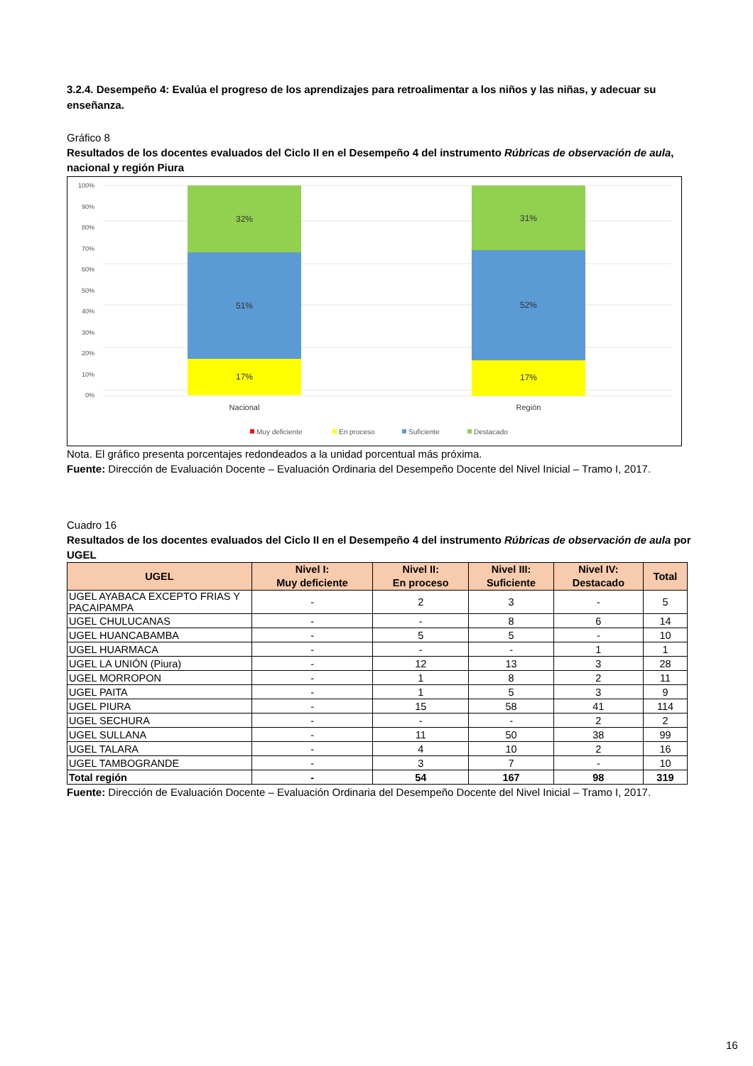3.2.4. Desempeño 4: Evalúa el progreso de los aprendizajes para retroalimentar a los niños y las niñas, y adecuar su enseñanza.
Gráfico 8
Resultados de los docentes evaluados del Ciclo II en el Desempeño 4 del instrumento Rúbricas de observación de aula, nacional y región Piura
100%
90%
80%
70%
60%
50%
40%
30%
20%
10%
0%
32%
51%
17%
31%
52%
17%
Nacional
Región
Muy deficiente
En proceso
Suficiente
Destacado
Nota. El gráfico presenta porcentajes redondeados a la unidad porcentual más próxima.
Fuente: Dirección de Evaluación Docente – Evaluación Ordinaria del Desempeño Docente del Nivel Inicial – Tramo I, 2017.
Cuadro 16
Resultados de los docentes evaluados del Ciclo II en el Desempeño 4 del instrumento Rúbricas de observación de aula por UGEL
| UGEL | Nivel I: Muy deficiente | Nivel II: En proceso | Nivel III: Suficiente | Nivel IV: Destacado | Total |
| --- | --- | --- | --- | --- | --- |
| UGEL AYABACA EXCEPTO FRIAS Y PACAIPAMPA | - | 2 | 3 | - | 5 |
| UGEL CHULUCANAS | - | - | 8 | 6 | 14 |
| UGEL HUANCABAMBA | - | 5 | 5 | - | 10 |
| UGEL HUARMACA | - | - | - | 1 | 1 |
| UGEL LA UNIÓN (Piura) | - | 12 | 13 | 3 | 28 |
| UGEL MORROPON | - | 1 | 8 | 2 | 11 |
| UGEL PAITA | - | 1 | 5 | 3 | 9 |
| UGEL PIURA | - | 15 | 58 | 41 | 114 |
| UGEL SECHURA | - | - | - | 2 | 2 |
| UGEL SULLANA | - | 11 | 50 | 38 | 99 |
| UGEL TALARA | - | 4 | 10 | 2 | 16 |
| UGEL TAMBOGRANDE | - | 3 | 7 | - | 10 |
| Total región | - | 54 | 167 | 98 | 319 |
Fuente: Dirección de Evaluación Docente – Evaluación Ordinaria del Desempeño Docente del Nivel Inicial – Tramo I, 2017.
16